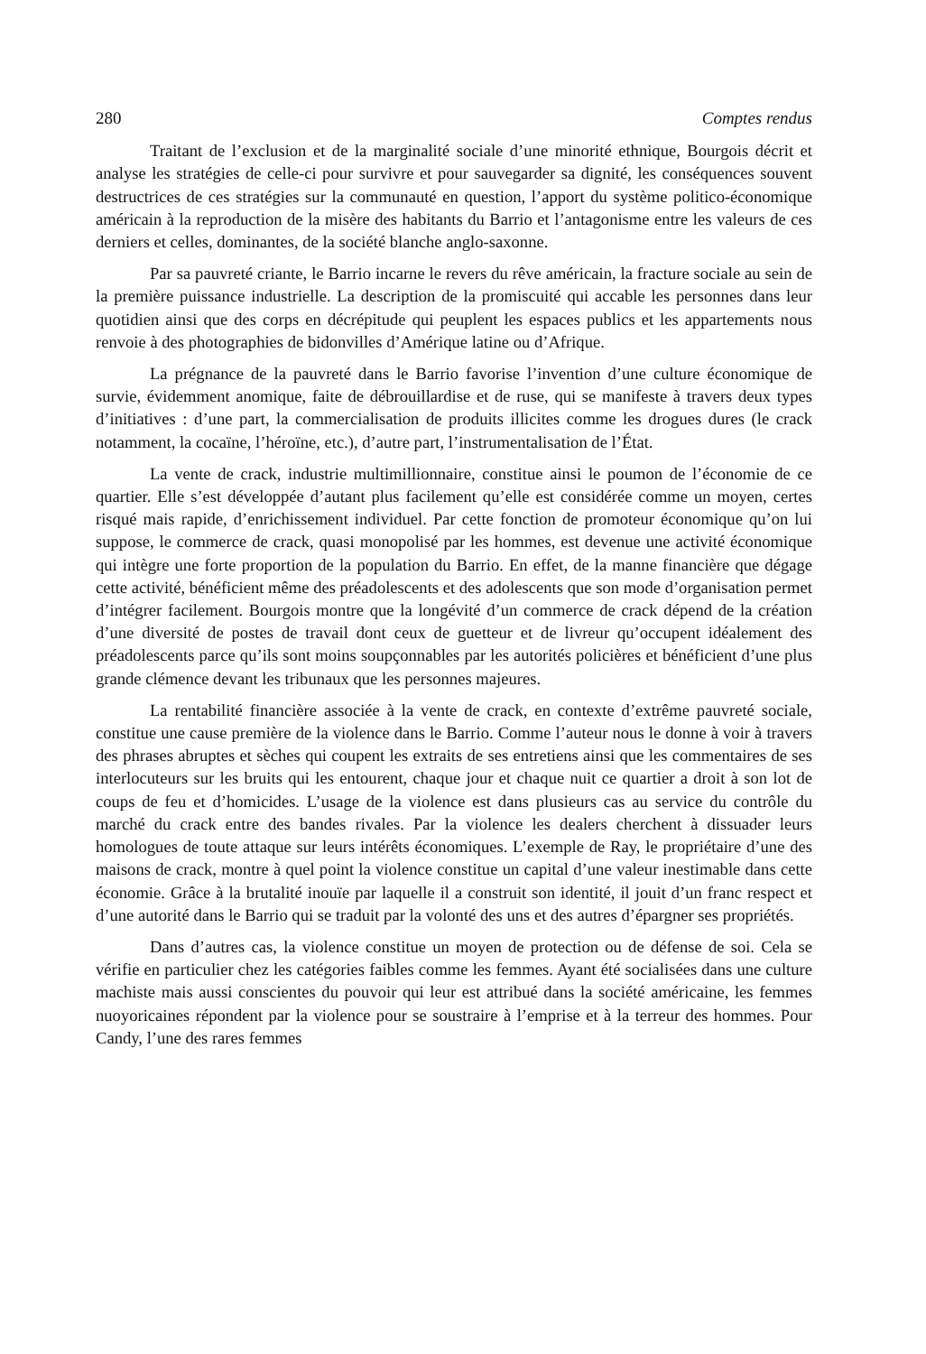280 Comptes rendus
Traitant de l’exclusion et de la marginalité sociale d’une minorité ethnique, Bourgois décrit et analyse les stratégies de celle-ci pour survivre et pour sauvegarder sa dignité, les conséquences souvent destructrices de ces stratégies sur la communauté en question, l’apport du système politico-économique américain à la reproduction de la misère des habitants du Barrio et l’antagonisme entre les valeurs de ces derniers et celles, dominantes, de la société blanche anglo-saxonne.
Par sa pauvreté criante, le Barrio incarne le revers du rêve américain, la fracture sociale au sein de la première puissance industrielle. La description de la promiscuité qui accable les personnes dans leur quotidien ainsi que des corps en décrépitude qui peuplent les espaces publics et les appartements nous renvoie à des photographies de bidonvilles d’Amérique latine ou d’Afrique.
La prégnance de la pauvreté dans le Barrio favorise l’invention d’une culture économique de survie, évidemment anomique, faite de débrouillardise et de ruse, qui se manifeste à travers deux types d’initiatives : d’une part, la commercialisation de produits illicites comme les drogues dures (le crack notamment, la cocaïne, l’héroïne, etc.), d’autre part, l’instrumentalisation de l’État.
La vente de crack, industrie multimillionnaire, constitue ainsi le poumon de l’économie de ce quartier. Elle s’est développée d’autant plus facilement qu’elle est considérée comme un moyen, certes risqué mais rapide, d’enrichissement individuel. Par cette fonction de promoteur économique qu’on lui suppose, le commerce de crack, quasi monopolisé par les hommes, est devenue une activité économique qui intègre une forte proportion de la population du Barrio. En effet, de la manne financière que dégage cette activité, bénéficient même des préadolescents et des adolescents que son mode d’organisation permet d’intégrer facilement. Bourgois montre que la longévité d’un commerce de crack dépend de la création d’une diversité de postes de travail dont ceux de guetteur et de livreur qu’occupent idéalement des préadolescents parce qu’ils sont moins soupçonnables par les autorités policières et bénéficient d’une plus grande clémence devant les tribunaux que les personnes majeures.
La rentabilité financière associée à la vente de crack, en contexte d’extrême pauvreté sociale, constitue une cause première de la violence dans le Barrio. Comme l’auteur nous le donne à voir à travers des phrases abruptes et sèches qui coupent les extraits de ses entretiens ainsi que les commentaires de ses interlocuteurs sur les bruits qui les entourent, chaque jour et chaque nuit ce quartier a droit à son lot de coups de feu et d’homicides. L’usage de la violence est dans plusieurs cas au service du contrôle du marché du crack entre des bandes rivales. Par la violence les dealers cherchent à dissuader leurs homologues de toute attaque sur leurs intérêts économiques. L’exemple de Ray, le propriétaire d’une des maisons de crack, montre à quel point la violence constitue un capital d’une valeur inestimable dans cette économie. Grâce à la brutalité inouïe par laquelle il a construit son identité, il jouit d’un franc respect et d’une autorité dans le Barrio qui se traduit par la volonté des uns et des autres d’épargner ses propriétés.
Dans d’autres cas, la violence constitue un moyen de protection ou de défense de soi. Cela se vérifie en particulier chez les catégories faibles comme les femmes. Ayant été socialisées dans une culture machiste mais aussi conscientes du pouvoir qui leur est attribué dans la société américaine, les femmes nuoyoricaines répondent par la violence pour se soustraire à l’emprise et à la terreur des hommes. Pour Candy, l’une des rares femmes